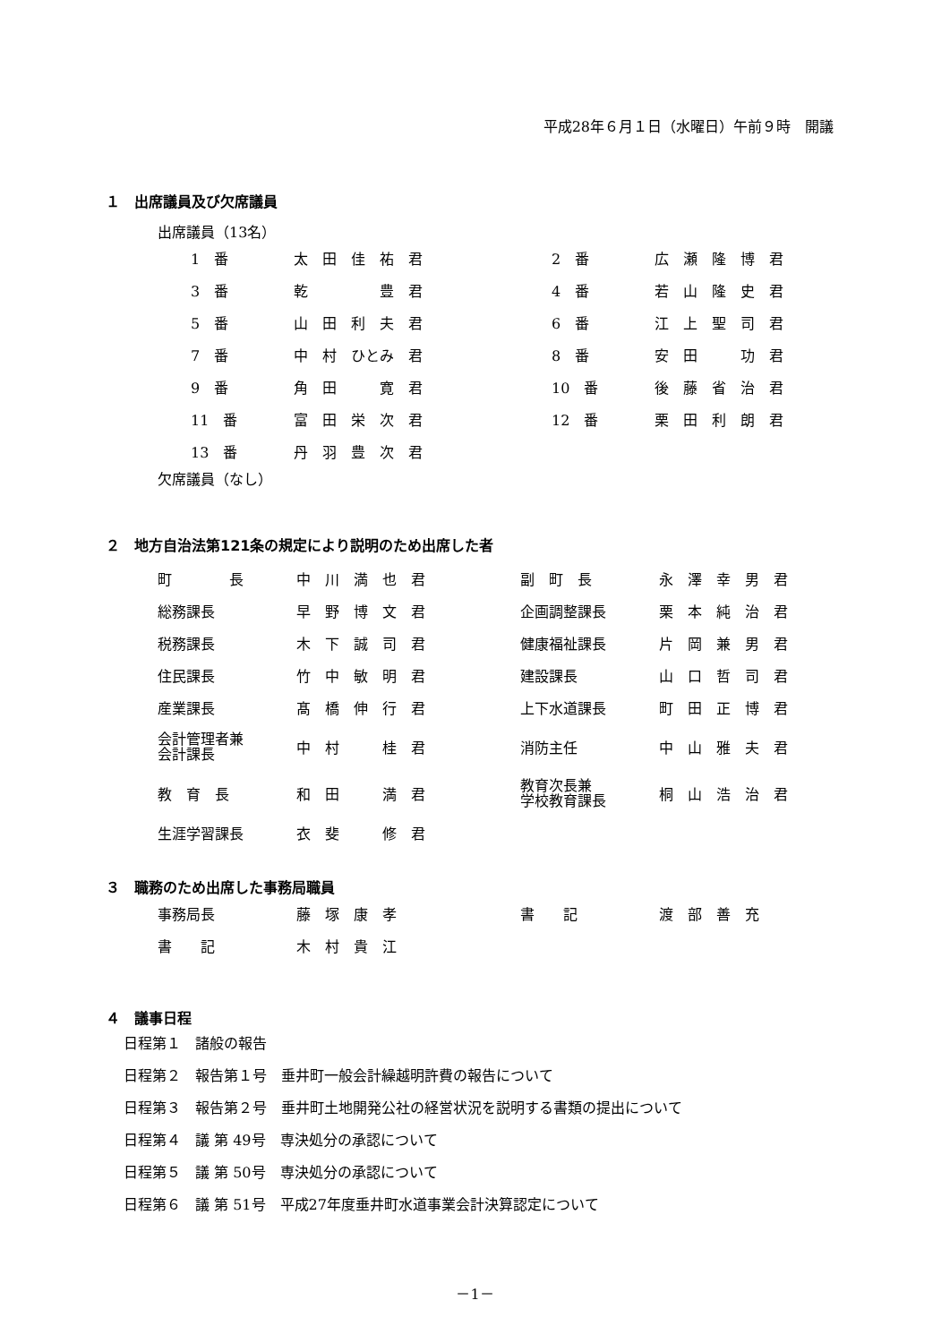平成28年６月１日（水曜日）午前９時　開議
１　出席議員及び欠席議員
出席議員（13名）
| 1 番 | 太 田 佳 祐 君 | 2 番 | 広 瀬 隆 博 君 |
| 3 番 | 乾 豊 君 | 4 番 | 若 山 隆 史 君 |
| 5 番 | 山 田 利 夫 君 | 6 番 | 江 上 聖 司 君 |
| 7 番 | 中 村 ひとみ 君 | 8 番 | 安 田 功 君 |
| 9 番 | 角 田 寛 君 | 10 番 | 後 藤 省 治 君 |
| 11 番 | 富 田 栄 次 君 | 12 番 | 栗 田 利 朗 君 |
| 13 番 | 丹 羽 豊 次 君 | | |
欠席議員（なし）
２　地方自治法第121条の規定により説明のため出席した者
| 町 長 | 中 川 満 也 君 | 副 町 長 | 永 澤 幸 男 君 |
| 総務課長 | 早 野 博 文 君 | 企画調整課長 | 栗 本 純 治 君 |
| 税務課長 | 木 下 誠 司 君 | 健康福祉課長 | 片 岡 兼 男 君 |
| 住民課長 | 竹 中 敏 明 君 | 建設課長 | 山 口 哲 司 君 |
| 産業課長 | 髙 橋 伸 行 君 | 上下水道課長 | 町 田 正 博 君 |
| 会計管理者兼 会計課長 | 中 村 桂 君 | 消防主任 | 中 山 雅 夫 君 |
| 教 育 長 | 和 田 満 君 | 教育次長兼 学校教育課長 | 桐 山 浩 治 君 |
| 生涯学習課長 | 衣 斐 修 君 | | |
３　職務のため出席した事務局職員
| 事務局長 | 藤 塚 康 孝 | 書 記 | 渡 部 善 充 |
| 書 記 | 木 村 貴 江 | | |
４　議事日程
日程第１　諸般の報告
日程第２　報告第１号　垂井町一般会計繰越明許費の報告について
日程第３　報告第２号　垂井町土地開発公社の経営状況を説明する書類の提出について
日程第４　議 第 49号　専決処分の承認について
日程第５　議 第 50号　専決処分の承認について
日程第６　議 第 51号　平成27年度垂井町水道事業会計決算認定について
－1－